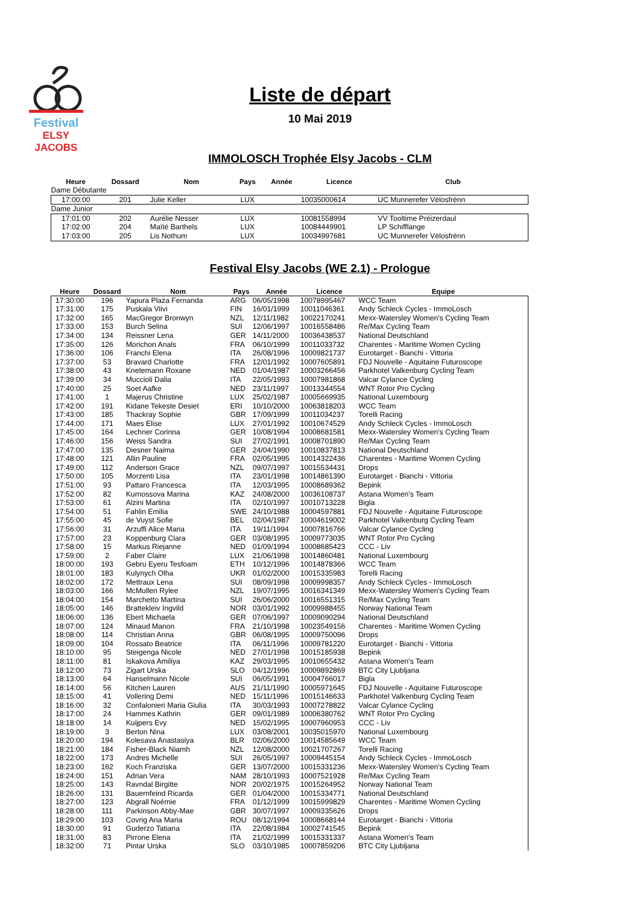Festival
ELSY JACOBS
Liste de départ
10 Mai 2019
IMMOLOSCH Trophée Elsy Jacobs - CLM
| Heure | Dossard | Nom | Pays | Année | Licence | Club |
| --- | --- | --- | --- | --- | --- | --- |
| Dame Débutante | | | | | | |
| 17:00:00 | 201 | Julie Keller | LUX | | 10035000614 | UC Munnerefer Vëlosfrënn |
| Dame Junior | | | | | | |
| 17:01:00 | 202 | Aurélie Nesser | LUX | | 10081558994 | VV Tooltime Préizerdaul |
| 17:02:00 | 204 | Maïté Barthels | LUX | | 10084449901 | LP Schifflange |
| 17:03:00 | 205 | Lis Nothum | LUX | | 10034997681 | UC Munnerefer Vëlosfrënn |
Festival Elsy Jacobs (WE 2.1) - Prologue
| Heure | Dossard | Nom | Pays | Année | Licence | Equipe |
| --- | --- | --- | --- | --- | --- | --- |
| 17:30:00 | 196 | Yapura Plaza Fernanda | ARG | 06/05/1998 | 10078995467 | WCC Team |
| 17:31:00 | 175 | Puskala Viivi | FIN | 16/01/1999 | 10011046361 | Andy Schleck Cycles - ImmoLosch |
| 17:32:00 | 165 | MacGregor Bronwyn | NZL | 12/11/1982 | 10022170241 | Mexx-Watersley Women's Cycling Team |
| 17:33:00 | 153 | Burch Selina | SUI | 12/06/1997 | 10016558486 | Re/Max Cycling Team |
| 17:34:00 | 134 | Reissner Lena | GER | 14/11/2000 | 10036438537 | National Deutschland |
| 17:35:00 | 126 | Morichon Anals | FRA | 06/10/1999 | 10011033732 | Charentes - Maritime Women Cycling |
| 17:36:00 | 106 | Franchi Elena | ITA | 26/08/1996 | 10009821737 | Eurotarget - Bianchi - Vittoria |
| 17:37:00 | 53 | Bravard Charlotte | FRA | 12/01/1992 | 10007605891 | FDJ Nouvelle - Aquitaine Futuroscope |
| 17:38:00 | 43 | Knetemann Roxane | NED | 01/04/1987 | 10003266456 | Parkhotel Valkenburg Cycling Team |
| 17:39:00 | 34 | Muccioli Dalia | ITA | 22/05/1993 | 10007981868 | Valcar Cylance Cycling |
| 17:40:00 | 25 | Soet Aafke | NED | 23/11/1997 | 10013344554 | WNT Rotor Pro Cycling |
| 17:41:00 | 1 | Majerus Christine | LUX | 25/02/1987 | 10005669935 | National Luxembourg |
| 17:42:00 | 191 | Kidane Tekeste Desiet | ERI | 10/10/2000 | 10063818203 | WCC Team |
| 17:43:00 | 185 | Thackray Sophie | GBR | 17/09/1999 | 10011034237 | Torelli Racing |
| 17:44:00 | 171 | Maes Elise | LUX | 27/01/1992 | 10010674529 | Andy Schleck Cycles - ImmoLosch |
| 17:45:00 | 164 | Lechner Corinna | GER | 10/08/1994 | 10008681581 | Mexx-Watersley Women's Cycling Team |
| 17:46:00 | 156 | Weiss Sandra | SUI | 27/02/1991 | 10008701890 | Re/Max Cycling Team |
| 17:47:00 | 135 | Diesner Naima | GER | 24/04/1990 | 10010837813 | National Deutschland |
| 17:48:00 | 121 | Allin Pauline | FRA | 02/05/1995 | 10014322436 | Charentes - Maritime Women Cycling |
| 17:49:00 | 112 | Anderson Grace | NZL | 09/07/1997 | 10015534431 | Drops |
| 17:50:00 | 105 | Morzenti Lisa | ITA | 23/01/1998 | 10014861390 | Eurotarget - Bianchi - Vittoria |
| 17:51:00 | 93 | Pattaro Francesca | ITA | 12/03/1995 | 10008689362 | Bepink |
| 17:52:00 | 82 | Kurnossova Marina | KAZ | 24/08/2000 | 10036108737 | Astana Women's Team |
| 17:53:00 | 61 | Alzini Martina | ITA | 02/10/1997 | 10010713228 | Bigla |
| 17:54:00 | 51 | Fahlin Emilia | SWE | 24/10/1988 | 10004597881 | FDJ Nouvelle - Aquitaine Futuroscope |
| 17:55:00 | 45 | de Vuyst Sofie | BEL | 02/04/1987 | 10004619002 | Parkhotel Valkenburg Cycling Team |
| 17:56:00 | 31 | Arzuffi Alice Maria | ITA | 19/11/1994 | 10007816766 | Valcar Cylance Cycling |
| 17:57:00 | 23 | Koppenburg Clara | GER | 03/08/1995 | 10009773035 | WNT Rotor Pro Cycling |
| 17:58:00 | 15 | Markus Riejanne | NED | 01/09/1994 | 10008685423 | CCC - Liv |
| 17:59:00 | 2 | Faber Claire | LUX | 21/06/1998 | 10014860481 | National Luxembourg |
| 18:00:00 | 193 | Gebru Eyeru Tesfoam | ETH | 10/12/1996 | 10014878366 | WCC Team |
| 18:01:00 | 183 | Kulynych Olha | UKR | 01/02/2000 | 10015335983 | Torelli Racing |
| 18:02:00 | 172 | Mettraux Lena | SUI | 08/09/1998 | 10009998357 | Andy Schleck Cycles - ImmoLosch |
| 18:03:00 | 166 | McMullen Rylee | NZL | 19/07/1995 | 10016341349 | Mexx-Watersley Women's Cycling Team |
| 18:04:00 | 154 | Marchetto Martina | SUI | 26/06/2000 | 10016551315 | Re/Max Cycling Team |
| 18:05:00 | 146 | Brattekleiv Ingvild | NOR | 03/01/1992 | 10009988455 | Norway National Team |
| 18:06:00 | 136 | Ebert Michaela | GER | 07/06/1997 | 10009090294 | National Deutschland |
| 18:07:00 | 124 | Minaud Manon | FRA | 21/10/1998 | 10023549156 | Charentes - Maritime Women Cycling |
| 18:08:00 | 114 | Christian Anna | GBR | 06/08/1995 | 10009750096 | Drops |
| 18:09:00 | 104 | Rossato Beatrice | ITA | 06/11/1996 | 10009781220 | Eurotarget - Bianchi - Vittoria |
| 18:10:00 | 95 | Steigenga Nicole | NED | 27/01/1998 | 10015185938 | Bepink |
| 18:11:00 | 81 | Iskakova Amiliya | KAZ | 29/03/1995 | 10010655432 | Astana Women's Team |
| 18:12:00 | 73 | Zigart Urska | SLO | 04/12/1996 | 10009892869 | BTC City Ljubljana |
| 18:13:00 | 64 | Hanselmann Nicole | SUI | 06/05/1991 | 10004766017 | Bigla |
| 18:14:00 | 56 | Kitchen Lauren | AUS | 21/11/1990 | 10005971645 | FDJ Nouvelle - Aquitaine Futuroscope |
| 18:15:00 | 41 | Vollering Demi | NED | 15/11/1996 | 10015146633 | Parkhotel Valkenburg Cycling Team |
| 18:16:00 | 32 | Confalonieri Maria Giulia | ITA | 30/03/1993 | 10007278822 | Valcar Cylance Cycling |
| 18:17:00 | 24 | Hammes Kathrin | GER | 09/01/1989 | 10006380762 | WNT Rotor Pro Cycling |
| 18:18:00 | 14 | Kuijpers Evy | NED | 15/02/1995 | 10007960953 | CCC - Liv |
| 18:19:00 | 3 | Berton Nina | LUX | 03/08/2001 | 10035015970 | National Luxembourg |
| 18:20:00 | 194 | Kolesava Anastasiya | BLR | 02/06/2000 | 10014585649 | WCC Team |
| 18:21:00 | 184 | Fisher-Black Niamh | NZL | 12/08/2000 | 10021707267 | Torelli Racing |
| 18:22:00 | 173 | Andres Michelle | SUI | 26/05/1997 | 10009445154 | Andy Schleck Cycles - ImmoLosch |
| 18:23:00 | 162 | Koch Franziska | GER | 13/07/2000 | 10015331236 | Mexx-Watersley Women's Cycling Team |
| 18:24:00 | 151 | Adrian Vera | NAM | 28/10/1993 | 10007521928 | Re/Max Cycling Team |
| 18:25:00 | 143 | Ravndal Birgitte | NOR | 20/02/1975 | 10015264952 | Norway National Team |
| 18:26:00 | 131 | Bauernfeind Ricarda | GER | 01/04/2000 | 10015334771 | National Deutschland |
| 18:27:00 | 123 | Abgrall Noémie | FRA | 01/12/1999 | 10015999829 | Charentes - Maritime Women Cycling |
| 18:28:00 | 111 | Parkinson Abby-Mae | GBR | 30/07/1997 | 10009335626 | Drops |
| 18:29:00 | 103 | Covrig Ana Maria | ROU | 08/12/1994 | 10008668144 | Eurotarget - Bianchi - Vittoria |
| 18:30:00 | 91 | Guderzo Tatiana | ITA | 22/08/1984 | 10002741545 | Bepink |
| 18:31:00 | 83 | Pirrone Elena | ITA | 21/02/1999 | 10015331337 | Astana Women's Team |
| 18:32:00 | 71 | Pintar Urska | SLO | 03/10/1985 | 10007859206 | BTC City Ljubljana |